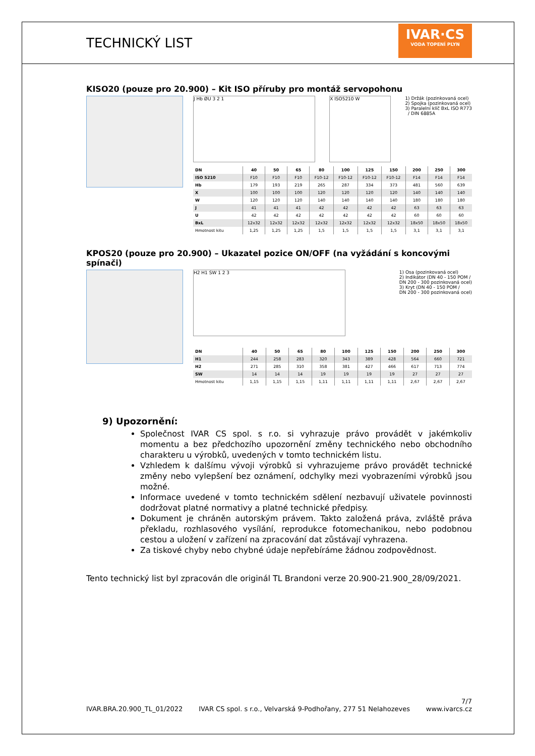TECHNICKÝ LIST
IVAR·CS
VODA TOPENÍ PLYN
KISO20 (pouze pro 20.900) – Kit ISO příruby pro montáž servopohonu
J Hb ØU 3 2 1 X ISO5210 W
1) Držák (pozinkovaná ocel)
2) Spojka (pozinkovaná ocel)
3) Paralelní klíč BxL ISO R773
/ DIN 6885A
| DN | 40 | 50 | 65 | 80 | 100 | 125 | 150 | 200 | 250 | 300 |
| --- | --- | --- | --- | --- | --- | --- | --- | --- | --- | --- |
| ISO 5210 | F10 | F10 | F10 | F10-12 | F10-12 | F10-12 | F10-12 | F14 | F14 | F14 |
| Hb | 179 | 193 | 219 | 265 | 287 | 334 | 373 | 481 | 560 | 639 |
| X | 100 | 100 | 100 | 120 | 120 | 120 | 120 | 140 | 140 | 140 |
| W | 120 | 120 | 120 | 140 | 140 | 140 | 140 | 180 | 180 | 180 |
| J | 41 | 41 | 41 | 42 | 42 | 42 | 42 | 63 | 63 | 63 |
| U | 42 | 42 | 42 | 42 | 42 | 42 | 42 | 60 | 60 | 60 |
| BxL | 12x32 | 12x32 | 12x32 | 12x32 | 12x32 | 12x32 | 12x32 | 18x50 | 18x50 | 18x50 |
| Hmotnost kitu | 1,25 | 1,25 | 1,25 | 1,5 | 1,5 | 1,5 | 1,5 | 3,1 | 3,1 | 3,1 |
KPOS20 (pouze pro 20.900) – Ukazatel pozice ON/OFF (na vyžádání s koncovými spínači)
H2 H1 SW 1 2 3
1) Osa (pozinkovaná ocel)
2) Indikátor (DN 40 - 150 POM /
DN 200 - 300 pozinkovaná ocel)
3) Kryt (DN 40 - 150 POM /
DN 200 - 300 pozinkovaná ocel)
| DN | 40 | 50 | 65 | 80 | 100 | 125 | 150 | 200 | 250 | 300 |
| --- | --- | --- | --- | --- | --- | --- | --- | --- | --- | --- |
| H1 | 244 | 258 | 283 | 320 | 343 | 389 | 428 | 564 | 660 | 721 |
| H2 | 271 | 285 | 310 | 358 | 381 | 427 | 466 | 617 | 713 | 774 |
| SW | 14 | 14 | 14 | 19 | 19 | 19 | 19 | 27 | 27 | 27 |
| Hmotnost kitu | 1,15 | 1,15 | 1,15 | 1,11 | 1,11 | 1,11 | 1,11 | 2,67 | 2,67 | 2,67 |
9) Upozornění:
Společnost IVAR CS spol. s r.o. si vyhrazuje právo provádět v jakémkoliv momentu a bez předchozího upozornění změny technického nebo obchodního charakteru u výrobků, uvedených v tomto technickém listu.
Vzhledem k dalšímu vývoji výrobků si vyhrazujeme právo provádět technické změny nebo vylepšení bez oznámení, odchylky mezi vyobrazeními výrobků jsou možné.
Informace uvedené v tomto technickém sdělení nezbavují uživatele povinnosti dodržovat platné normativy a platné technické předpisy.
Dokument je chráněn autorským právem. Takto založená práva, zvláště práva překladu, rozhlasového vysílání, reprodukce fotomechanikou, nebo podobnou cestou a uložení v zařízení na zpracování dat zůstávají vyhrazena.
Za tiskové chyby nebo chybné údaje nepřebíráme žádnou zodpovědnost.
Tento technický list byl zpracován dle originál TL Brandoni verze 20.900-21.900_28/09/2021.
7/7
IVAR.BRA.20.900_TL_01/2022 IVAR CS spol. s r.o., Velvarská 9-Podhořany, 277 51 Nelahozeves www.ivarcs.cz